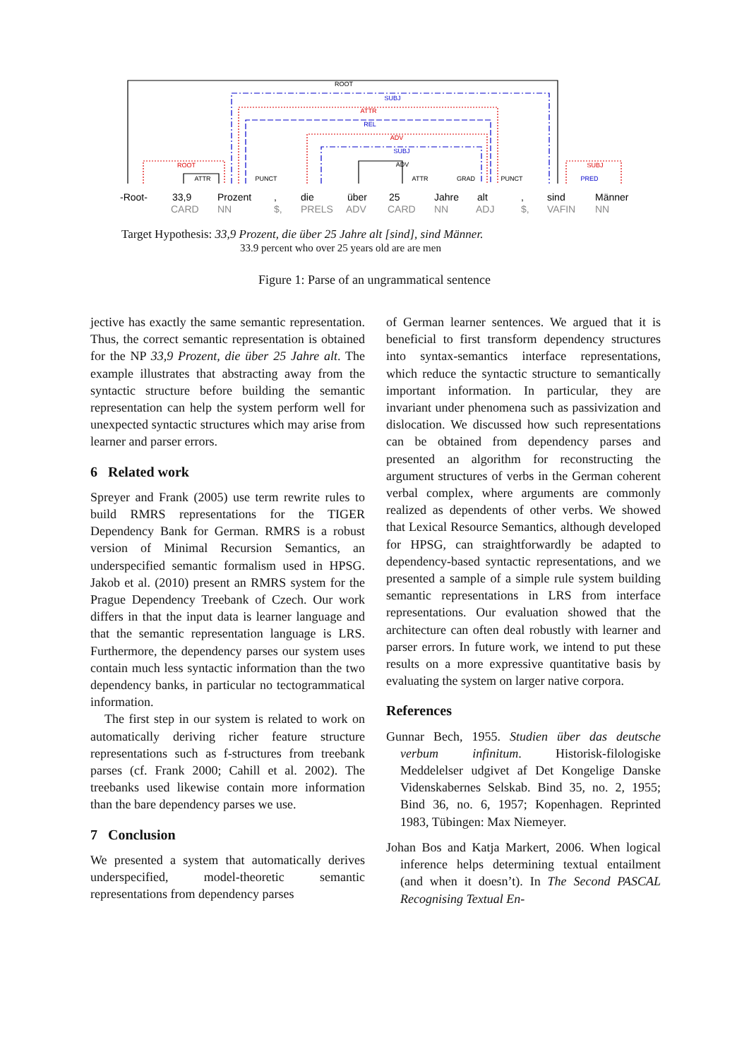ROOT
SUBJ
ATTR
REL
ADV
SUBJ
ADV
ROOT
ATTR
PUNCT
ATTR
GRAD
PUNCT
SUBJ
PRED
-Root-
33,9
Prozent
,
die
über
25
Jahre
alt
,
sind
Männer
CARD
NN
$,
PRELS
ADV
CARD
NN
ADJ
$,
VAFIN
NN
Target Hypothesis: 33,9 Prozent, die über 25 Jahre alt [sind], sind Männer.
33.9 percent who over 25 years old are are men
Figure 1: Parse of an ungrammatical sentence
jective has exactly the same semantic representation. Thus, the correct semantic representation is obtained for the NP 33,9 Prozent, die über 25 Jahre alt. The example illustrates that abstracting away from the syntactic structure before building the semantic representation can help the system perform well for unexpected syntactic structures which may arise from learner and parser errors.
6 Related work
Spreyer and Frank (2005) use term rewrite rules to build RMRS representations for the TIGER Dependency Bank for German. RMRS is a robust version of Minimal Recursion Semantics, an underspecified semantic formalism used in HPSG. Jakob et al. (2010) present an RMRS system for the Prague Dependency Treebank of Czech. Our work differs in that the input data is learner language and that the semantic representation language is LRS. Furthermore, the dependency parses our system uses contain much less syntactic information than the two dependency banks, in particular no tectogrammatical information.
The first step in our system is related to work on automatically deriving richer feature structure representations such as f-structures from treebank parses (cf. Frank 2000; Cahill et al. 2002). The treebanks used likewise contain more information than the bare dependency parses we use.
7 Conclusion
We presented a system that automatically derives underspecified, model-theoretic semantic representations from dependency parses
of German learner sentences. We argued that it is beneficial to first transform dependency structures into syntax-semantics interface representations, which reduce the syntactic structure to semantically important information. In particular, they are invariant under phenomena such as passivization and dislocation. We discussed how such representations can be obtained from dependency parses and presented an algorithm for reconstructing the argument structures of verbs in the German coherent verbal complex, where arguments are commonly realized as dependents of other verbs. We showed that Lexical Resource Semantics, although developed for HPSG, can straightforwardly be adapted to dependency-based syntactic representations, and we presented a sample of a simple rule system building semantic representations in LRS from interface representations. Our evaluation showed that the architecture can often deal robustly with learner and parser errors. In future work, we intend to put these results on a more expressive quantitative basis by evaluating the system on larger native corpora.
References
Gunnar Bech, 1955. Studien über das deutsche verbum infinitum. Historisk-filologiske Meddelelser udgivet af Det Kongelige Danske Videnskabernes Selskab. Bind 35, no. 2, 1955; Bind 36, no. 6, 1957; Kopenhagen. Reprinted 1983, Tübingen: Max Niemeyer.
Johan Bos and Katja Markert, 2006. When logical inference helps determining textual entailment (and when it doesn’t). In The Second PASCAL Recognising Textual En-